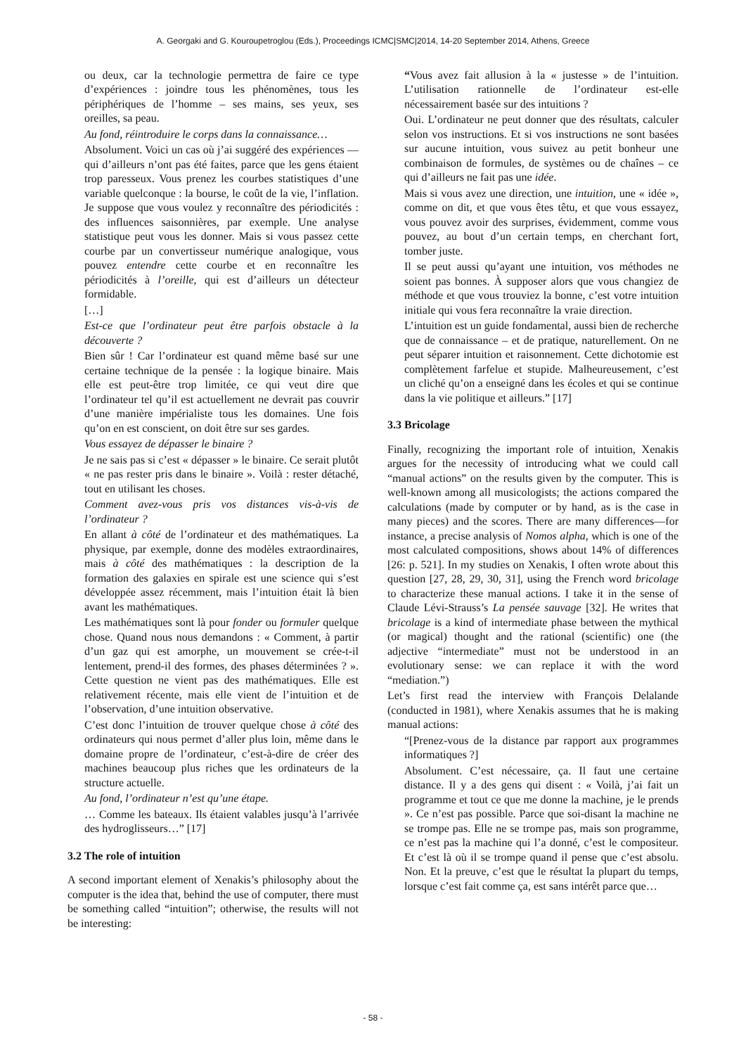A. Georgaki and G. Kouroupetroglou (Eds.), Proceedings ICMC|SMC|2014, 14-20 September 2014, Athens, Greece
ou deux, car la technologie permettra de faire ce type d’expériences : joindre tous les phénomènes, tous les périphériques de l’homme – ses mains, ses yeux, ses oreilles, sa peau.
Au fond, réintroduire le corps dans la connaissance…
Absolument. Voici un cas où j’ai suggéré des expériences — qui d’ailleurs n’ont pas été faites, parce que les gens étaient trop paresseux. Vous prenez les courbes statistiques d’une variable quelconque : la bourse, le coût de la vie, l’inflation. Je suppose que vous voulez y reconnaître des périodicités : des influences saisonnières, par exemple. Une analyse statistique peut vous les donner. Mais si vous passez cette courbe par un convertisseur numérique analogique, vous pouvez entendre cette courbe et en reconnaître les périodicités à l’oreille, qui est d’ailleurs un détecteur formidable.
[…]
Est-ce que l’ordinateur peut être parfois obstacle à la découverte ?
Bien sûr ! Car l’ordinateur est quand même basé sur une certaine technique de la pensée : la logique binaire. Mais elle est peut-être trop limitée, ce qui veut dire que l’ordinateur tel qu’il est actuellement ne devrait pas couvrir d’une manière impérialiste tous les domaines. Une fois qu’on en est conscient, on doit être sur ses gardes.
Vous essayez de dépasser le binaire ?
Je ne sais pas si c’est « dépasser » le binaire. Ce serait plutôt « ne pas rester pris dans le binaire ». Voilà : rester détaché, tout en utilisant les choses.
Comment avez-vous pris vos distances vis-à-vis de l’ordinateur ?
En allant à côté de l’ordinateur et des mathématiques. La physique, par exemple, donne des modèles extraordinaires, mais à côté des mathématiques : la description de la formation des galaxies en spirale est une science qui s’est développée assez récemment, mais l’intuition était là bien avant les mathématiques.
Les mathématiques sont là pour fonder ou formuler quelque chose. Quand nous nous demandons : « Comment, à partir d’un gaz qui est amorphe, un mouvement se crée-t-il lentement, prend-il des formes, des phases déterminées ? ». Cette question ne vient pas des mathématiques. Elle est relativement récente, mais elle vient de l’intuition et de l’observation, d’une intuition observative.
C’est donc l’intuition de trouver quelque chose à côté des ordinateurs qui nous permet d’aller plus loin, même dans le domaine propre de l’ordinateur, c’est-à-dire de créer des machines beaucoup plus riches que les ordinateurs de la structure actuelle.
Au fond, l’ordinateur n’est qu’une étape.
… Comme les bateaux. Ils étaient valables jusqu’à l’arrivée des hydroglisseurs…” [17]
3.2 The role of intuition
A second important element of Xenakis’s philosophy about the computer is the idea that, behind the use of computer, there must be something called “intuition”; otherwise, the results will not be interesting:
“Vous avez fait allusion à la « justesse » de l’intuition. L’utilisation rationnelle de l’ordinateur est-elle nécessairement basée sur des intuitions ?
Oui. L’ordinateur ne peut donner que des résultats, calculer selon vos instructions. Et si vos instructions ne sont basées sur aucune intuition, vous suivez au petit bonheur une combinaison de formules, de systèmes ou de chaînes – ce qui d’ailleurs ne fait pas une idée.
Mais si vous avez une direction, une intuition, une « idée », comme on dit, et que vous êtes têtu, et que vous essayez, vous pouvez avoir des surprises, évidemment, comme vous pouvez, au bout d’un certain temps, en cherchant fort, tomber juste.
Il se peut aussi qu’ayant une intuition, vos méthodes ne soient pas bonnes. À supposer alors que vous changiez de méthode et que vous trouviez la bonne, c’est votre intuition initiale qui vous fera reconnaître la vraie direction.
L’intuition est un guide fondamental, aussi bien de recherche que de connaissance – et de pratique, naturellement. On ne peut séparer intuition et raisonnement. Cette dichotomie est complètement farfelue et stupide. Malheureusement, c’est un cliché qu’on a enseigné dans les écoles et qui se continue dans la vie politique et ailleurs.” [17]
3.3 Bricolage
Finally, recognizing the important role of intuition, Xenakis argues for the necessity of introducing what we could call “manual actions” on the results given by the computer. This is well-known among all musicologists; the actions compared the calculations (made by computer or by hand, as is the case in many pieces) and the scores. There are many differences—for instance, a precise analysis of Nomos alpha, which is one of the most calculated compositions, shows about 14% of differences [26: p. 521]. In my studies on Xenakis, I often wrote about this question [27, 28, 29, 30, 31], using the French word bricolage to characterize these manual actions. I take it in the sense of Claude Lévi-Strauss’s La pensée sauvage [32]. He writes that bricolage is a kind of intermediate phase between the mythical (or magical) thought and the rational (scientific) one (the adjective “intermediate” must not be understood in an evolutionary sense: we can replace it with the word “mediation.”)
Let’s first read the interview with François Delalande (conducted in 1981), where Xenakis assumes that he is making manual actions:
“[Prenez-vous de la distance par rapport aux programmes informatiques ?]
Absolument. C’est nécessaire, ça. Il faut une certaine distance. Il y a des gens qui disent : « Voilà, j’ai fait un programme et tout ce que me donne la machine, je le prends ». Ce n’est pas possible. Parce que soi-disant la machine ne se trompe pas. Elle ne se trompe pas, mais son programme, ce n’est pas la machine qui l’a donné, c’est le compositeur. Et c’est là où il se trompe quand il pense que c’est absolu. Non. Et la preuve, c’est que le résultat la plupart du temps, lorsque c’est fait comme ça, est sans intérêt parce que…
- 58 -